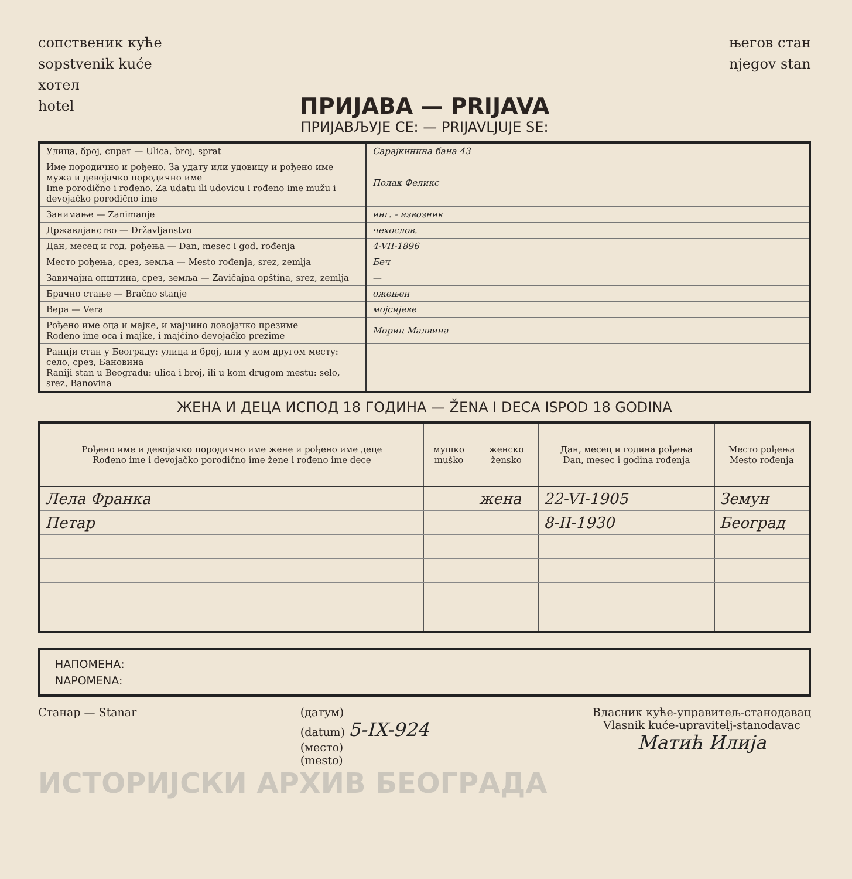сопственик куће
sopstvenik kuće
хотел
hotel
његов стан
njegov stan
ПРИЈАВА — PRIJAVA
ПРИЈАВЉУЈЕ СЕ: — PRIJAVLJUJE SE:
| Улица, број, спрат — Ulica, broj, sprat | Сарајкинина бана 43 |
| Име породично и рођено. За удату или удовицу и рођено име мужа и девојачко породично име Ime porodično i rođeno. Za udatu ili udovicu i rođeno ime mužu i devojačko porodično ime | Полак Феликс |
| Занимање — Zanimanje | инг. - извозник |
| Државлјанство — Državljanstvo | чехослов. |
| Дан, месец и год. рођења — Dan, mesec i god. rođenja | 4-VII-1896 |
| Место рођења, срез, земља — Mesto rođenja, srez, zemlja | Беч |
| Завичајна општина, срез, земља — Zavičajna opština, srez, zemlja | — |
| Брачно стање — Bračno stanje | ожењен |
| Вера — Vera | мојсијеве |
| Рођено име оца и мајке, и мајчино довојачко презиме Rođeno ime oca i majke, i majčino devojačko prezime | Мориц Малвина |
| Ранији стан у Београду: улица и број, или у ком другом месту: село, срез, Бановина Raniji stan u Beogradu: ulica i broj, ili u kom drugom mestu: selo, srez, Banovina | |
ЖЕНА И ДЕЦА ИСПОД 18 ГОДИНА — ŽENA I DECA ISPOD 18 GODINA
| Рођено име и девојачко породично име жене и рођено име деце Rođeno ime i devojačko porodično ime žene i rođeno ime dece | мушко muško | женско žensko | Дан, месец и година рођења Dan, mesec i godina rođenja | Место рођења Mesto rođenja |
| --- | --- | --- | --- | --- |
| Лела Франка | | жена | 22-VI-1905 | Земун |
| Петар | | | 8-II-1930 | Београд |
НАПОМЕНА:
NAPOMENA:
Станар — Stanar (датум)
(datum) 5-IX-924
(место)
(mesto)
Власник куће-управитељ-станодавац
Vlasnik kuće-upravitelj-stanodavac
Матић Илија
ИСТОРИЈСКИ АРХИВ БЕОГРАДА